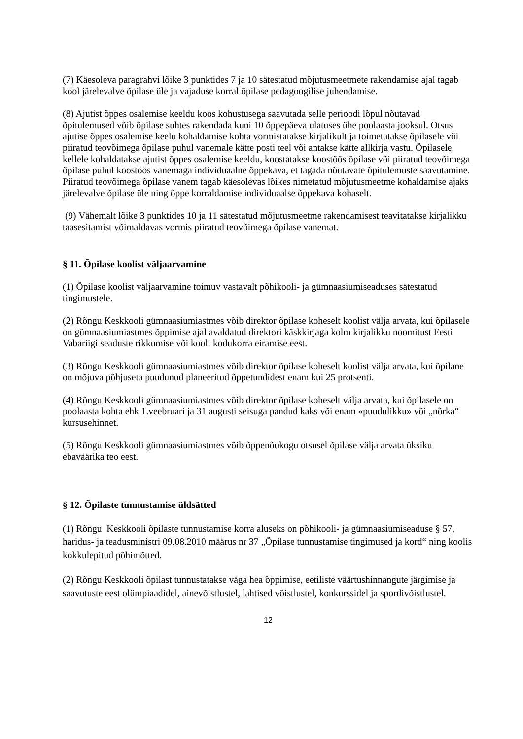(7) Käesoleva paragrahvi lõike 3 punktides 7 ja 10 sätestatud mõjutusmeetmete rakendamise ajal tagab kool järelevalve õpilase üle ja vajaduse korral õpilase pedagoogilise juhendamise.
(8) Ajutist õppes osalemise keeldu koos kohustusega saavutada selle perioodi lõpul nõutavad õpitulemused võib õpilase suhtes rakendada kuni 10 õppepäeva ulatuses ühe poolaasta jooksul. Otsus ajutise õppes osalemise keelu kohaldamise kohta vormistatakse kirjalikult ja toimetatakse õpilasele või piiratud teovõimega õpilase puhul vanemale kätte posti teel või antakse kätte allkirja vastu. Õpilasele, kellele kohaldatakse ajutist õppes osalemise keeldu, koostatakse koostöös õpilase või piiratud teovõimega õpilase puhul koostöös vanemaga individuaalne õppekava, et tagada nõutavate õpitulemuste saavutamine. Piiratud teovõimega õpilase vanem tagab käesolevas lõikes nimetatud mõjutusmeetme kohaldamise ajaks järelevalve õpilase üle ning õppe korraldamise individuaalse õppekava kohaselt.
(9) Vähemalt lõike 3 punktides 10 ja 11 sätestatud mõjutusmeetme rakendamisest teavitatakse kirjalikku taasesitamist võimaldavas vormis piiratud teovõimega õpilase vanemat.
§ 11. Õpilase koolist väljaarvamine
(1) Õpilase koolist väljaarvamine toimuv vastavalt põhikooli- ja gümnaasiumiseaduses sätestatud tingimustele.
(2) Rõngu Keskkooli gümnaasiumiastmes võib direktor õpilase koheselt koolist välja arvata, kui õpilasele on gümnaasiumiastmes õppimise ajal avaldatud direktori käskkirjaga kolm kirjalikku noomitust Eesti Vabariigi seaduste rikkumise või kooli kodukorra eiramise eest.
(3) Rõngu Keskkooli gümnaasiumiastmes võib direktor õpilase koheselt koolist välja arvata, kui õpilane on mõjuva põhjuseta puudunud planeeritud õppetundidest enam kui 25 protsenti.
(4) Rõngu Keskkooli gümnaasiumiastmes võib direktor õpilase koheselt välja arvata, kui õpilasele on poolaasta kohta ehk 1.veebruari ja 31 augusti seisuga pandud kaks või enam «puudulikku» või „nõrka“ kursusehinnet.
(5) Rõngu Keskkooli gümnaasiumiastmes võib õppenõukogu otsusel õpilase välja arvata üksiku ebaväärika teo eest.
§ 12. Õpilaste tunnustamise üldsätted
(1) Rõngu Keskkooli õpilaste tunnustamise korra aluseks on põhikooli- ja gümnaasiumiseaduse § 57, haridus- ja teadusministri 09.08.2010 määrus nr 37 „Õpilase tunnustamise tingimused ja kord“ ning koolis kokkulepitud põhimõtted.
(2) Rõngu Keskkooli õpilast tunnustatakse väga hea õppimise, eetiliste väärtushinnangute järgimise ja saavutuste eest olümpiaadidel, ainevõistlustel, lahtised võistlustel, konkurssidel ja spordivõistlustel.
12